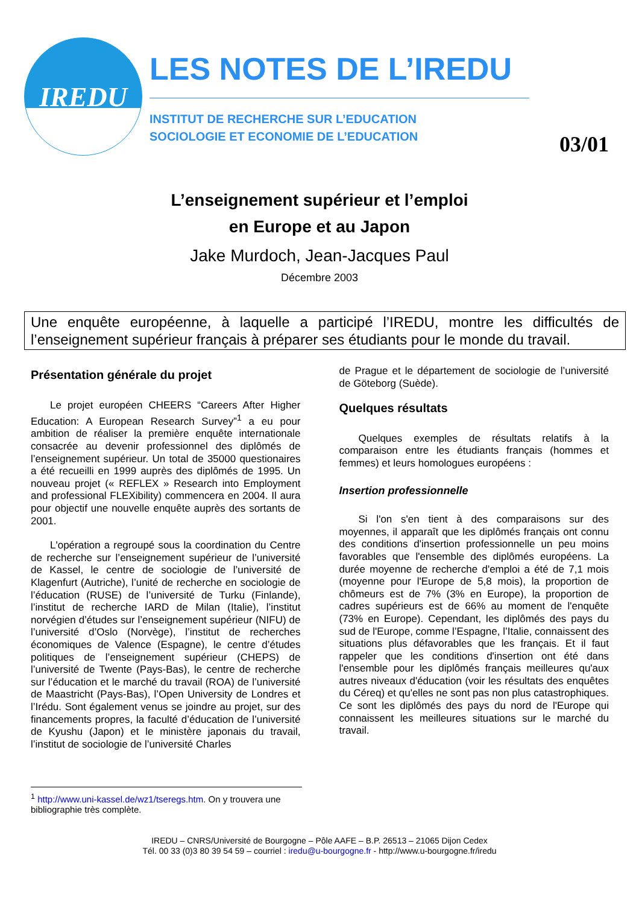IREDU
LES NOTES DE L’IREDU
INSTITUT DE RECHERCHE SUR L’EDUCATION
SOCIOLOGIE ET ECONOMIE DE L’EDUCATION
03/01
L’enseignement supérieur et l’emploi
en Europe et au Japon
Jake Murdoch, Jean-Jacques Paul
Décembre 2003
Une enquête européenne, à laquelle a participé l’IREDU, montre les difficultés de l’enseignement supérieur français à préparer ses étudiants pour le monde du travail.
Présentation générale du projet
Le projet européen CHEERS “Careers After Higher Education: A European Research Survey”<sup>1</sup> a eu pour ambition de réaliser la première enquête internationale consacrée au devenir professionnel des diplômés de l’enseignement supérieur. Un total de 35000 questionaires a été recueilli en 1999 auprès des diplômés de 1995. Un nouveau projet (« REFLEX » Research into Employment and professional FLEXibility) commencera en 2004. Il aura pour objectif une nouvelle enquête auprès des sortants de 2001.
L'opération a regroupé sous la coordination du Centre de recherche sur l’enseignement supérieur de l’université de Kassel, le centre de sociologie de l’université de Klagenfurt (Autriche), l’unité de recherche en sociologie de l’éducation (RUSE) de l’université de Turku (Finlande), l’institut de recherche IARD de Milan (Italie), l’institut norvégien d’études sur l’enseignement supérieur (NIFU) de l’université d’Oslo (Norvège), l’institut de recherches économiques de Valence (Espagne), le centre d’études politiques de l’enseignement supérieur (CHEPS) de l’université de Twente (Pays-Bas), le centre de recherche sur l’éducation et le marché du travail (ROA) de l’université de Maastricht (Pays-Bas), l’Open University de Londres et l’Irédu. Sont également venus se joindre au projet, sur des financements propres, la faculté d’éducation de l’université de Kyushu (Japon) et le ministère japonais du travail, l’institut de sociologie de l’université Charles
de Prague et le département de sociologie de l’université de Göteborg (Suède).
Quelques résultats
Quelques exemples de résultats relatifs à la comparaison entre les étudiants français (hommes et femmes) et leurs homologues européens :
Insertion professionnelle
Si l'on s'en tient à des comparaisons sur des moyennes, il apparaît que les diplômés français ont connu des conditions d'insertion professionnelle un peu moins favorables que l'ensemble des diplômés européens. La durée moyenne de recherche d'emploi a été de 7,1 mois (moyenne pour l'Europe de 5,8 mois), la proportion de chômeurs est de 7% (3% en Europe), la proportion de cadres supérieurs est de 66% au moment de l'enquête (73% en Europe). Cependant, les diplômés des pays du sud de l'Europe, comme l’Espagne, l’Italie, connaissent des situations plus défavorables que les français. Et il faut rappeler que les conditions d'insertion ont été dans l'ensemble pour les diplômés français meilleures qu'aux autres niveaux d'éducation (voir les résultats des enquêtes du Céreq) et qu'elles ne sont pas non plus catastrophiques. Ce sont les diplômés des pays du nord de l'Europe qui connaissent les meilleures situations sur le marché du travail.
<sup>1</sup> http://www.uni-kassel.de/wz1/tseregs.htm. On y trouvera une bibliographie très complète.
IREDU – CNRS/Université de Bourgogne – Pôle AAFE – B.P. 26513 – 21065 Dijon Cedex
Tél. 00 33 (0)3 80 39 54 59 – courriel : iredu@u-bourgogne.fr - http://www.u-bourgogne.fr/iredu